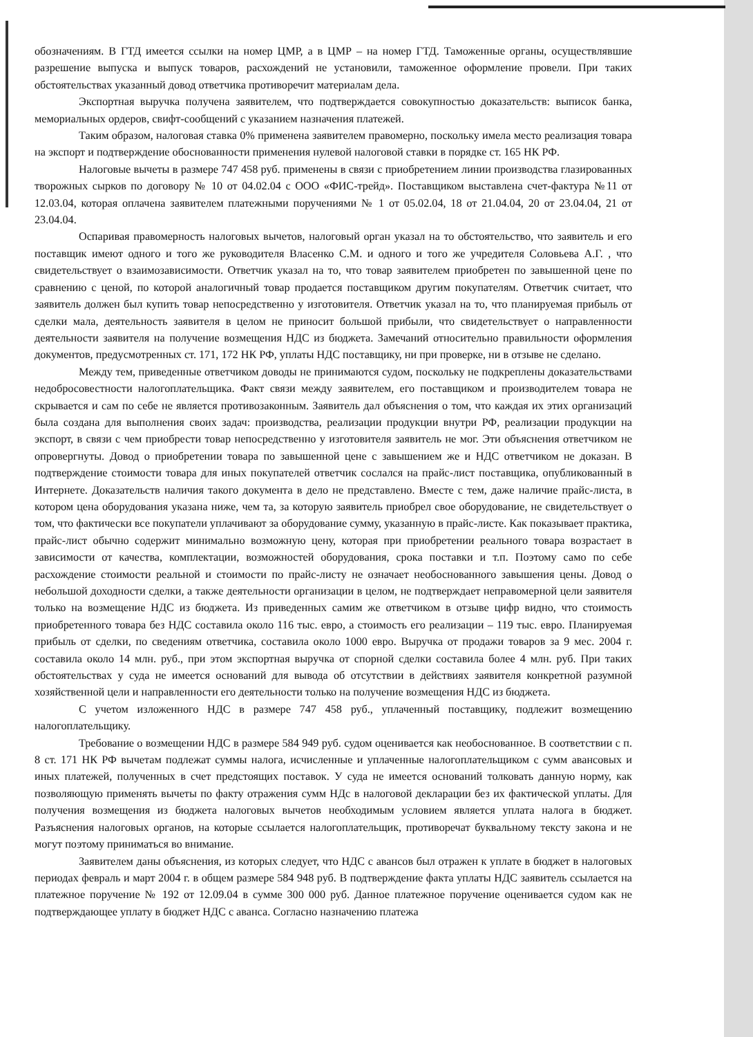обозначениям. В ГТД имеется ссылки на номер ЦМР, а в ЦМР – на номер ГТД. Таможенные органы, осуществлявшие разрешение выпуска и выпуск товаров, расхождений не установили, таможенное оформление провели. При таких обстоятельствах указанный довод ответчика противоречит материалам дела.
Экспортная выручка получена заявителем, что подтверждается совокупностью доказательств: выписок банка, мемориальных ордеров, свифт-сообщений с указанием назначения платежей.
Таким образом, налоговая ставка 0% применена заявителем правомерно, поскольку имела место реализация товара на экспорт и подтверждение обоснованности применения нулевой налоговой ставки в порядке ст. 165 НК РФ.
Налоговые вычеты в размере 747 458 руб. применены в связи с приобретением линии производства глазированных творожных сырков по договору № 10 от 04.02.04 с ООО «ФИС-трейд». Поставщиком выставлена счет-фактура №11 от 12.03.04, которая оплачена заявителем платежными поручениями № 1 от 05.02.04, 18 от 21.04.04, 20 от 23.04.04, 21 от 23.04.04.
Оспаривая правомерность налоговых вычетов, налоговый орган указал на то обстоятельство, что заявитель и его поставщик имеют одного и того же руководителя Власенко С.М. и одного и того же учредителя Соловьева А.Г. , что свидетельствует о взаимозависимости. Ответчик указал на то, что товар заявителем приобретен по завышенной цене по сравнению с ценой, по которой аналогичный товар продается поставщиком другим покупателям. Ответчик считает, что заявитель должен был купить товар непосредственно у изготовителя. Ответчик указал на то, что планируемая прибыль от сделки мала, деятельность заявителя в целом не приносит большой прибыли, что свидетельствует о направленности деятельности заявителя на получение возмещения НДС из бюджета. Замечаний относительно правильности оформления документов, предусмотренных ст. 171, 172 НК РФ, уплаты НДС поставщику, ни при проверке, ни в отзыве не сделано.
Между тем, приведенные ответчиком доводы не принимаются судом, поскольку не подкреплены доказательствами недобросовестности налогоплательщика. Факт связи между заявителем, его поставщиком и производителем товара не скрывается и сам по себе не является противозаконным. Заявитель дал объяснения о том, что каждая их этих организаций была создана для выполнения своих задач: производства, реализации продукции внутри РФ, реализации продукции на экспорт, в связи с чем приобрести товар непосредственно у изготовителя заявитель не мог. Эти объяснения ответчиком не опровергнуты. Довод о приобретении товара по завышенной цене с завышением же и НДС ответчиком не доказан. В подтверждение стоимости товара для иных покупателей ответчик сослался на прайс-лист поставщика, опубликованный в Интернете. Доказательств наличия такого документа в дело не представлено. Вместе с тем, даже наличие прайс-листа, в котором цена оборудования указана ниже, чем та, за которую заявитель приобрел свое оборудование, не свидетельствует о том, что фактически все покупатели уплачивают за оборудование сумму, указанную в прайс-листе. Как показывает практика, прайс-лист обычно содержит минимально возможную цену, которая при приобретении реального товара возрастает в зависимости от качества, комплектации, возможностей оборудования, срока поставки и т.п. Поэтому само по себе расхождение стоимости реальной и стоимости по прайс-листу не означает необоснованного завышения цены. Довод о небольшой доходности сделки, а также деятельности организации в целом, не подтверждает неправомерной цели заявителя только на возмещение НДС из бюджета. Из приведенных самим же ответчиком в отзыве цифр видно, что стоимость приобретенного товара без НДС составила около 116 тыс. евро, а стоимость его реализации – 119 тыс. евро. Планируемая прибыль от сделки, по сведениям ответчика, составила около 1000 евро. Выручка от продажи товаров за 9 мес. 2004 г. составила около 14 млн. руб., при этом экспортная выручка от спорной сделки составила более 4 млн. руб. При таких обстоятельствах у суда не имеется оснований для вывода об отсутствии в действиях заявителя конкретной разумной хозяйственной цели и направленности его деятельности только на получение возмещения НДС из бюджета.
С учетом изложенного НДС в размере 747 458 руб., уплаченный поставщику, подлежит возмещению налогоплательщику.
Требование о возмещении НДС в размере 584 949 руб. судом оценивается как необоснованное. В соответствии с п. 8 ст. 171 НК РФ вычетам подлежат суммы налога, исчисленные и уплаченные налогоплательщиком с сумм авансовых и иных платежей, полученных в счет предстоящих поставок. У суда не имеется оснований толковать данную норму, как позволяющую применять вычеты по факту отражения сумм НДс в налоговой декларации без их фактической уплаты. Для получения возмещения из бюджета налоговых вычетов необходимым условием является уплата налога в бюджет. Разъяснения налоговых органов, на которые ссылается налогоплательщик, противоречат буквальному тексту закона и не могут поэтому приниматься во внимание.
Заявителем даны объяснения, из которых следует, что НДС с авансов был отражен к уплате в бюджет в налоговых периодах февраль и март 2004 г. в общем размере 584 948 руб. В подтверждение факта уплаты НДС заявитель ссылается на платежное поручение № 192 от 12.09.04 в сумме 300 000 руб. Данное платежное поручение оценивается судом как не подтверждающее уплату в бюджет НДС с аванса. Согласно назначению платежа